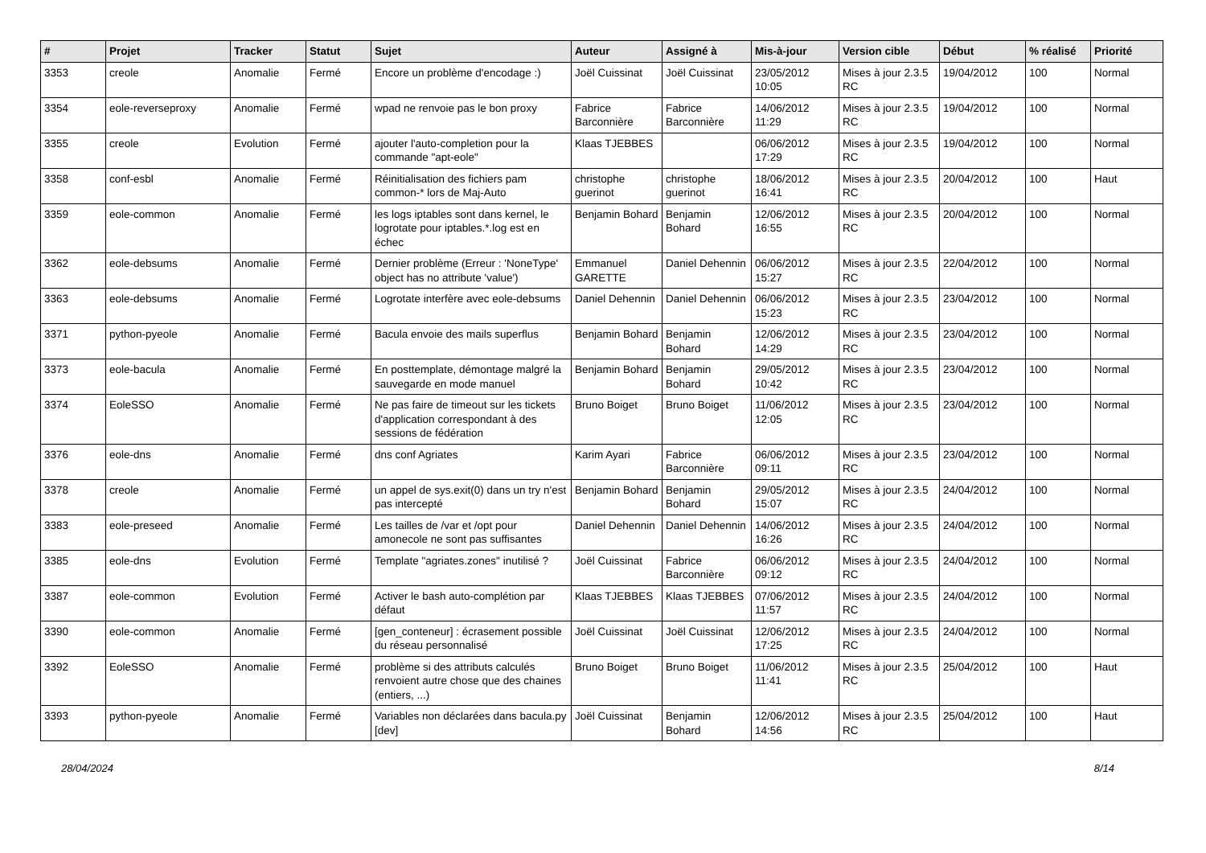| # | Projet | Tracker | Statut | Sujet | Auteur | Assigné à | Mis-à-jour | Version cible | Début | % réalisé | Priorité |
| --- | --- | --- | --- | --- | --- | --- | --- | --- | --- | --- | --- |
| 3353 | creole | Anomalie | Fermé | Encore un problème d'encodage :) | Joël Cuissinat | Joël Cuissinat | 23/05/2012 10:05 | Mises à jour 2.3.5 RC | 19/04/2012 | 100 | Normal |
| 3354 | eole-reverseproxy | Anomalie | Fermé | wpad ne renvoie pas le bon proxy | Fabrice Barconnière | Fabrice Barconnière | 14/06/2012 11:29 | Mises à jour 2.3.5 RC | 19/04/2012 | 100 | Normal |
| 3355 | creole | Evolution | Fermé | ajouter l'auto-completion pour la commande "apt-eole" | Klaas TJEBBES | | 06/06/2012 17:29 | Mises à jour 2.3.5 RC | 19/04/2012 | 100 | Normal |
| 3358 | conf-esbl | Anomalie | Fermé | Réinitialisation des fichiers pam common-* lors de Maj-Auto | christophe guerinot | christophe guerinot | 18/06/2012 16:41 | Mises à jour 2.3.5 RC | 20/04/2012 | 100 | Haut |
| 3359 | eole-common | Anomalie | Fermé | les logs iptables sont dans kernel, le logrotate pour iptables.*.log est en échec | Benjamin Bohard | Benjamin Bohard | 12/06/2012 16:55 | Mises à jour 2.3.5 RC | 20/04/2012 | 100 | Normal |
| 3362 | eole-debsums | Anomalie | Fermé | Dernier problème (Erreur : 'NoneType' object has no attribute 'value') | Emmanuel GARETTE | Daniel Dehennin | 06/06/2012 15:27 | Mises à jour 2.3.5 RC | 22/04/2012 | 100 | Normal |
| 3363 | eole-debsums | Anomalie | Fermé | Logrotate interfère avec eole-debsums | Daniel Dehennin | Daniel Dehennin | 06/06/2012 15:23 | Mises à jour 2.3.5 RC | 23/04/2012 | 100 | Normal |
| 3371 | python-pyeole | Anomalie | Fermé | Bacula envoie des mails superflus | Benjamin Bohard | Benjamin Bohard | 12/06/2012 14:29 | Mises à jour 2.3.5 RC | 23/04/2012 | 100 | Normal |
| 3373 | eole-bacula | Anomalie | Fermé | En posttemplate, démontage malgré la sauvegarde en mode manuel | Benjamin Bohard | Benjamin Bohard | 29/05/2012 10:42 | Mises à jour 2.3.5 RC | 23/04/2012 | 100 | Normal |
| 3374 | EoleSSO | Anomalie | Fermé | Ne pas faire de timeout sur les tickets d'application correspondant à des sessions de fédération | Bruno Boiget | Bruno Boiget | 11/06/2012 12:05 | Mises à jour 2.3.5 RC | 23/04/2012 | 100 | Normal |
| 3376 | eole-dns | Anomalie | Fermé | dns conf Agriates | Karim Ayari | Fabrice Barconnière | 06/06/2012 09:11 | Mises à jour 2.3.5 RC | 23/04/2012 | 100 | Normal |
| 3378 | creole | Anomalie | Fermé | un appel de sys.exit(0) dans un try n'est pas intercepté | Benjamin Bohard | Benjamin Bohard | 29/05/2012 15:07 | Mises à jour 2.3.5 RC | 24/04/2012 | 100 | Normal |
| 3383 | eole-preseed | Anomalie | Fermé | Les tailles de /var et /opt pour amonecole ne sont pas suffisantes | Daniel Dehennin | Daniel Dehennin | 14/06/2012 16:26 | Mises à jour 2.3.5 RC | 24/04/2012 | 100 | Normal |
| 3385 | eole-dns | Evolution | Fermé | Template "agriates.zones" inutilisé ? | Joël Cuissinat | Fabrice Barconnière | 06/06/2012 09:12 | Mises à jour 2.3.5 RC | 24/04/2012 | 100 | Normal |
| 3387 | eole-common | Evolution | Fermé | Activer le bash auto-complétion par défaut | Klaas TJEBBES | Klaas TJEBBES | 07/06/2012 11:57 | Mises à jour 2.3.5 RC | 24/04/2012 | 100 | Normal |
| 3390 | eole-common | Anomalie | Fermé | [gen_conteneur] : écrasement possible du réseau personnalisé | Joël Cuissinat | Joël Cuissinat | 12/06/2012 17:25 | Mises à jour 2.3.5 RC | 24/04/2012 | 100 | Normal |
| 3392 | EoleSSO | Anomalie | Fermé | problème si des attributs calculés renvoient autre chose que des chaines (entiers, ...) | Bruno Boiget | Bruno Boiget | 11/06/2012 11:41 | Mises à jour 2.3.5 RC | 25/04/2012 | 100 | Haut |
| 3393 | python-pyeole | Anomalie | Fermé | Variables non déclarées dans bacula.py [dev] | Joël Cuissinat | Benjamin Bohard | 12/06/2012 14:56 | Mises à jour 2.3.5 RC | 25/04/2012 | 100 | Haut |
28/04/2024 8/14